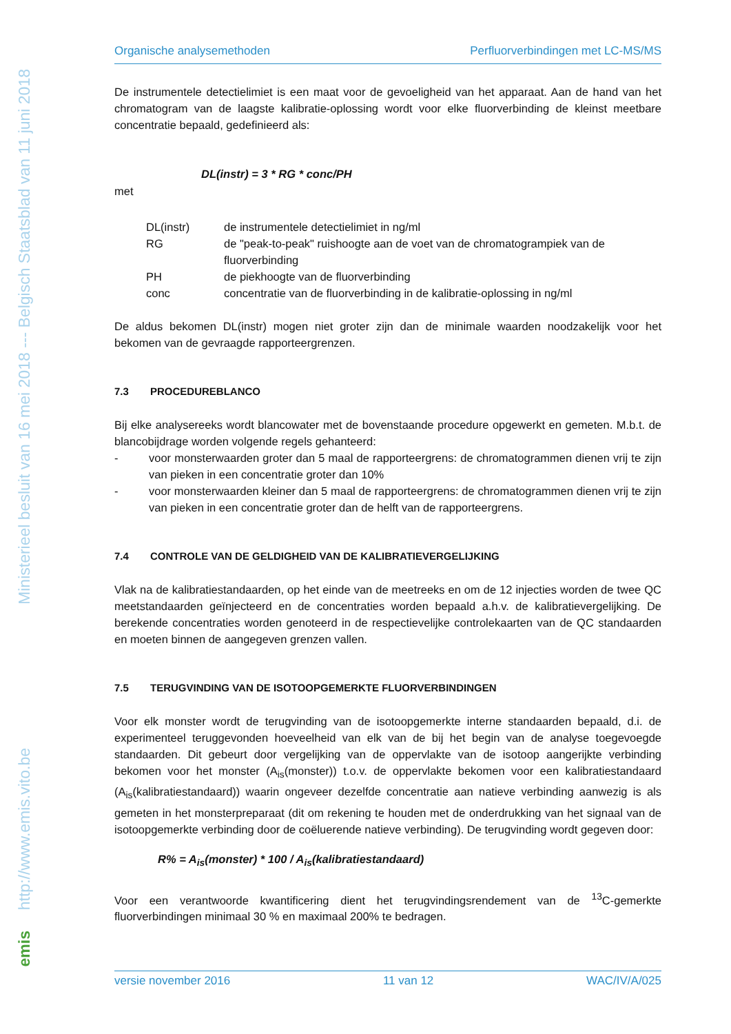Ministerieel besluit van 16 mei 2018 --- Belgisch Staatsblad van 11 juni 2018
http://www.emis.vito.be
emis
Organische analysemethoden Perfluorverbindingen met LC-MS/MS
De instrumentele detectielimiet is een maat voor de gevoeligheid van het apparaat. Aan de hand van het chromatogram van de laagste kalibratie-oplossing wordt voor elke fluorverbinding de kleinst meetbare concentratie bepaald, gedefinieerd als:
DL(instr) = 3 * RG * conc/PH
met
| DL(instr) | de instrumentele detectielimiet in ng/ml |
| RG | de "peak-to-peak" ruishoogte aan de voet van de chromatogrampiek van de fluorverbinding |
| PH | de piekhoogte van de fluorverbinding |
| conc | concentratie van de fluorverbinding in de kalibratie-oplossing in ng/ml |
De aldus bekomen DL(instr) mogen niet groter zijn dan de minimale waarden noodzakelijk voor het bekomen van de gevraagde rapporteergrenzen.
7.3 PROCEDUREBLANCO
Bij elke analysereeks wordt blancowater met de bovenstaande procedure opgewerkt en gemeten. M.b.t. de blancobijdrage worden volgende regels gehanteerd:
- voor monsterwaarden groter dan 5 maal de rapporteergrens: de chromatogrammen dienen vrij te zijn van pieken in een concentratie groter dan 10%
- voor monsterwaarden kleiner dan 5 maal de rapporteergrens: de chromatogrammen dienen vrij te zijn van pieken in een concentratie groter dan de helft van de rapporteergrens.
7.4 CONTROLE VAN DE GELDIGHEID VAN DE KALIBRATIEVERGELIJKING
Vlak na de kalibratiestandaarden, op het einde van de meetreeks en om de 12 injecties worden de twee QC meetstandaarden geïnjecteerd en de concentraties worden bepaald a.h.v. de kalibratievergelijking. De berekende concentraties worden genoteerd in de respectievelijke controlekaarten van de QC standaarden en moeten binnen de aangegeven grenzen vallen.
7.5 TERUGVINDING VAN DE ISOTOOPGEMERKTE FLUORVERBINDINGEN
Voor elk monster wordt de terugvinding van de isotoopgemerkte interne standaarden bepaald, d.i. de experimenteel teruggevonden hoeveelheid van elk van de bij het begin van de analyse toegevoegde standaarden. Dit gebeurt door vergelijking van de oppervlakte van de isotoop aangerijkte verbinding bekomen voor het monster (A<sub>is</sub>(monster)) t.o.v. de oppervlakte bekomen voor een kalibratiestandaard (A<sub>is</sub>(kalibratiestandaard)) waarin ongeveer dezelfde concentratie aan natieve verbinding aanwezig is als gemeten in het monsterpreparaat (dit om rekening te houden met de onderdrukking van het signaal van de isotoopgemerkte verbinding door de coëluerende natieve verbinding). De terugvinding wordt gegeven door:
R% = A<sub>is</sub>(monster) * 100 / A<sub>is</sub>(kalibratiestandaard)
Voor een verantwoorde kwantificering dient het terugvindingsrendement van de <sup>13</sup>C-gemerkte fluorverbindingen minimaal 30 % en maximaal 200% te bedragen.
versie november 2016 11 van 12 WAC/IV/A/025